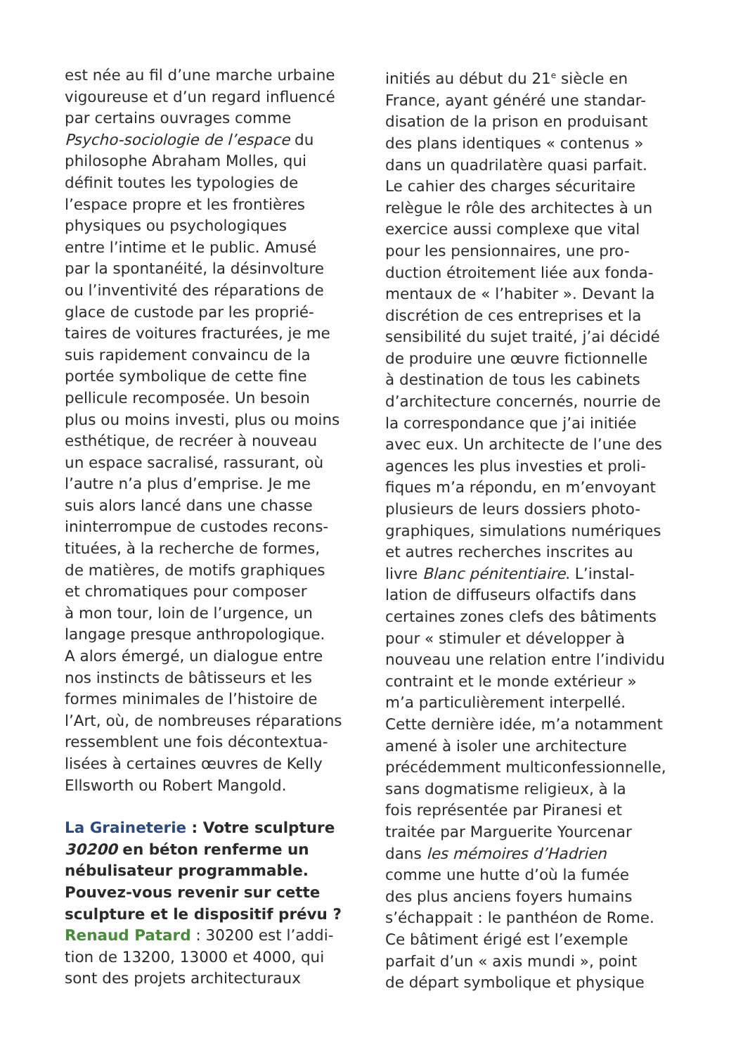est née au fil d’une marche urbaine
vigoureuse et d’un regard influencé
par certains ouvrages comme
Psycho-sociologie de l’espace du
philosophe Abraham Molles, qui
définit toutes les typologies de
l’espace propre et les frontières
physiques ou psychologiques
entre l’intime et le public. Amusé
par la spontanéité, la désinvolture
ou l’inventivité des réparations de
glace de custode par les proprié-
taires de voitures fracturées, je me
suis rapidement convaincu de la
portée symbolique de cette fine
pellicule recomposée. Un besoin
plus ou moins investi, plus ou moins
esthétique, de recréer à nouveau
un espace sacralisé, rassurant, où
l’autre n’a plus d’emprise. Je me
suis alors lancé dans une chasse
ininterrompue de custodes recons-
tituées, à la recherche de formes,
de matières, de motifs graphiques
et chromatiques pour composer
à mon tour, loin de l’urgence, un
langage presque anthropologique.
A alors émergé, un dialogue entre
nos instincts de bâtisseurs et les
formes minimales de l’histoire de
l’Art, où, de nombreuses réparations
ressemblent une fois décontextua-
lisées à certaines œuvres de Kelly
Ellsworth ou Robert Mangold.
La Graineterie : Votre sculpture
30200 en béton renferme un
nébulisateur programmable.
Pouvez-vous revenir sur cette
sculpture et le dispositif prévu ?
Renaud Patard : 30200 est l’addi-
tion de 13200, 13000 et 4000, qui
sont des projets architecturaux
initiés au début du 21<sup>e</sup> siècle en
France, ayant généré une standar-
disation de la prison en produisant
des plans identiques « contenus »
dans un quadrilatère quasi parfait.
Le cahier des charges sécuritaire
relègue le rôle des architectes à un
exercice aussi complexe que vital
pour les pensionnaires, une pro-
duction étroitement liée aux fonda-
mentaux de « l’habiter ». Devant la
discrétion de ces entreprises et la
sensibilité du sujet traité, j’ai décidé
de produire une œuvre fictionnelle
à destination de tous les cabinets
d’architecture concernés, nourrie de
la correspondance que j’ai initiée
avec eux. Un architecte de l’une des
agences les plus investies et proli-
fiques m’a répondu, en m’envoyant
plusieurs de leurs dossiers photo-
graphiques, simulations numériques
et autres recherches inscrites au
livre Blanc pénitentiaire. L’instal-
lation de diffuseurs olfactifs dans
certaines zones clefs des bâtiments
pour « stimuler et développer à
nouveau une relation entre l’individu
contraint et le monde extérieur »
m’a particulièrement interpellé.
Cette dernière idée, m’a notamment
amené à isoler une architecture
précédemment multiconfessionnelle,
sans dogmatisme religieux, à la
fois représentée par Piranesi et
traitée par Marguerite Yourcenar
dans les mémoires d’Hadrien
comme une hutte d’où la fumée
des plus anciens foyers humains
s’échappait : le panthéon de Rome.
Ce bâtiment érigé est l’exemple
parfait d’un « axis mundi », point
de départ symbolique et physique